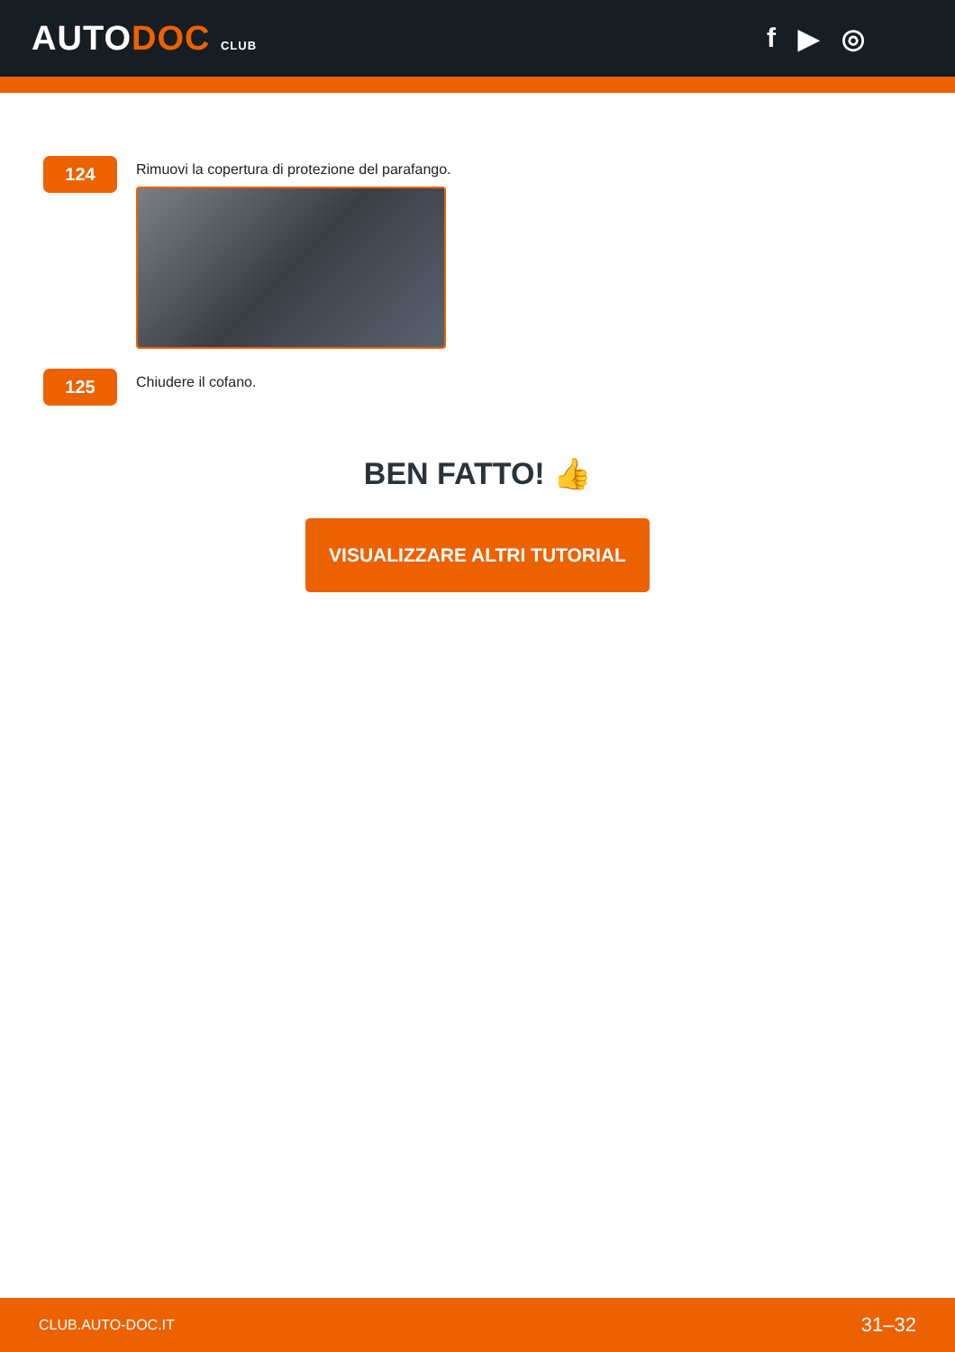AUTODOC CLUB
f ▶ ◎
124
Rimuovi la copertura di protezione del parafango.
125
Chiudere il cofano.
BEN FATTO! 👍
VISUALIZZARE ALTRI TUTORIAL
CLUB.AUTO-DOC.IT 31–32